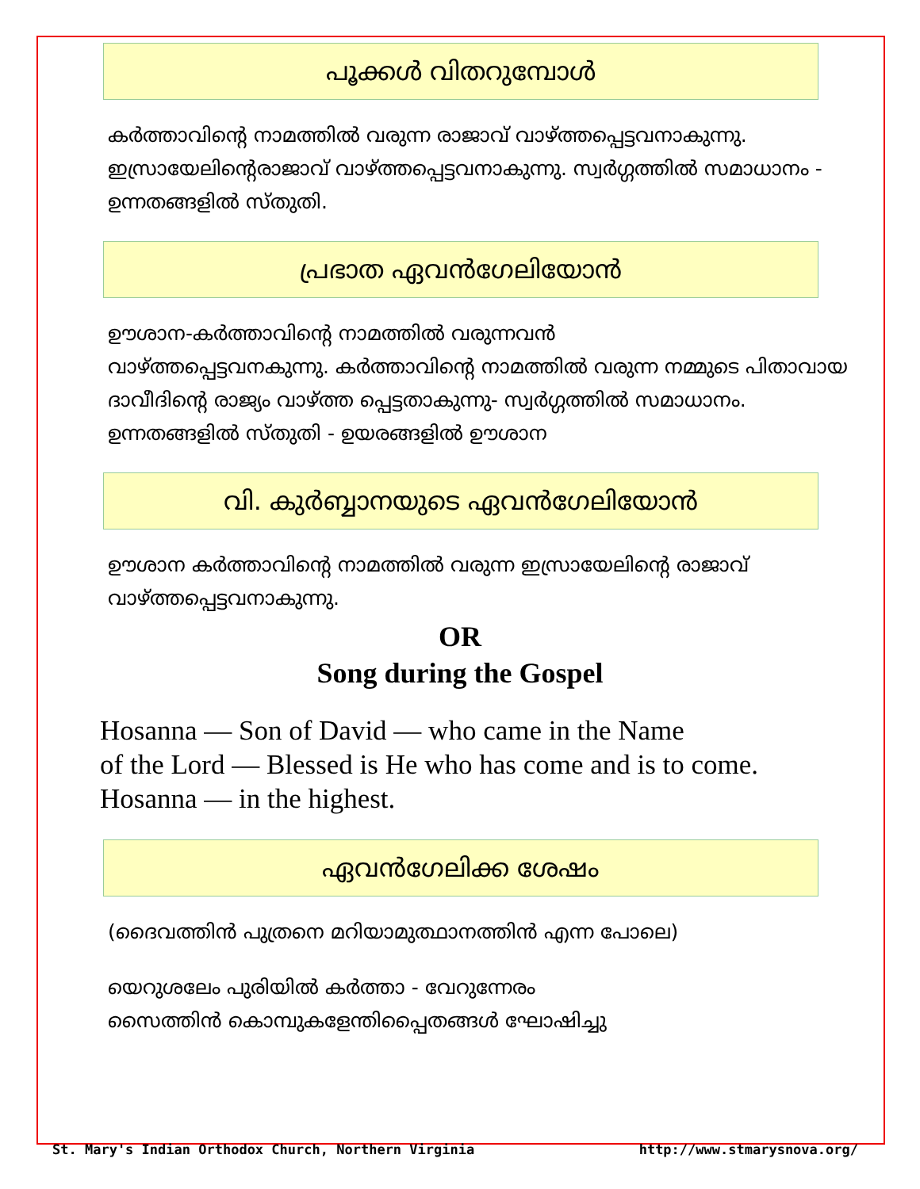പൂക്കൾ വിതറുമ്പോൾ
കർത്താവിന്റെ നാമത്തിൽ വരുന്ന രാജാവ് വാഴ്ത്തപ്പെട്ടവനാകുന്നു. ഇസ്രായേലിന്റെരാജാവ് വാഴ്ത്തപ്പെട്ടവനാകുന്നു. സ്വർഗ്ഗത്തിൽ സമാധാനം - ഉന്നതങ്ങളിൽ സ്തുതി.
പ്രഭാത ഏവൻഗേലിയോൻ
ഊശാന-കർത്താവിന്റെ നാമത്തിൽ വരുന്നവൻ
വാഴ്ത്തപ്പെട്ടവനകുന്നു. കർത്താവിന്റെ നാമത്തിൽ വരുന്ന നമ്മുടെ പിതാവായ ദാവീദിന്റെ രാജ്യം വാഴ്ത്ത പ്പെട്ടതാകുന്നു- സ്വർഗ്ഗത്തിൽ സമാധാനം. ഉന്നതങ്ങളിൽ സ്തുതി - ഉയരങ്ങളിൽ ഊശാന
വി. കുർബ്ബാനയുടെ ഏവൻഗേലിയോൻ
ഊശാന കർത്താവിന്റെ നാമത്തിൽ വരുന്ന ഇസ്രായേലിന്റെ രാജാവ് വാഴ്ത്തപ്പെട്ടവനാകുന്നു.
OR
Song during the Gospel
Hosanna — Son of David — who came in the Name
of the Lord — Blessed is He who has come and is to come.
Hosanna — in the highest.
ഏവൻഗേലിക്ക ശേഷം
(ദൈവത്തിൻ പുത്രനെ മറിയാമുത്ഥാനത്തിൻ എന്ന പോലെ)
യെറുശലേം പുരിയിൽ കർത്താ - വേറുന്നേരം
സൈത്തിൻ കൊമ്പുകളേന്തിപ്പൈതങ്ങൾ ഘോഷിച്ചു
St. Mary's Indian Orthodox Church, Northern Virginia http://www.stmarysnova.org/